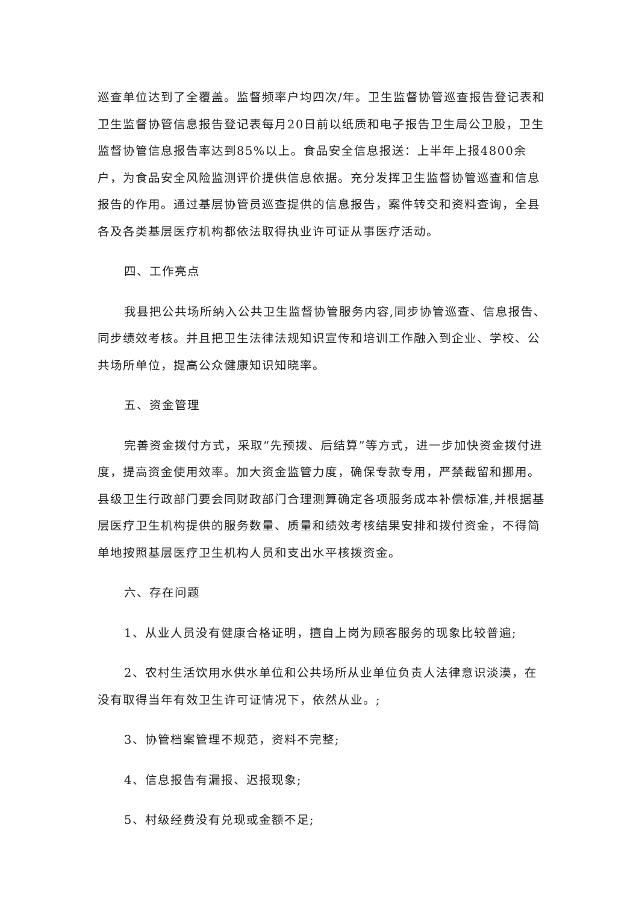巡查单位达到了全覆盖。监督频率户均四次/年。卫生监督协管巡查报告登记表和卫生监督协管信息报告登记表每月20日前以纸质和电子报告卫生局公卫股，卫生监督协管信息报告率达到85%以上。食品安全信息报送：上半年上报4800余户，为食品安全风险监测评价提供信息依据。充分发挥卫生监督协管巡查和信息报告的作用。通过基层协管员巡查提供的信息报告，案件转交和资料查询，全县各及各类基层医疗机构都依法取得执业许可证从事医疗活动。
四、工作亮点
我县把公共场所纳入公共卫生监督协管服务内容,同步协管巡查、信息报告、同步绩效考核。并且把卫生法律法规知识宣传和培训工作融入到企业、学校、公共场所单位，提高公众健康知识知晓率。
五、资金管理
完善资金拨付方式，采取“先预拨、后结算”等方式，进一步加快资金拨付进度，提高资金使用效率。加大资金监管力度，确保专款专用，严禁截留和挪用。县级卫生行政部门要会同财政部门合理测算确定各项服务成本补偿标准,并根据基层医疗卫生机构提供的服务数量、质量和绩效考核结果安排和拨付资金，不得简单地按照基层医疗卫生机构人员和支出水平核拨资金。
六、存在问题
1、从业人员没有健康合格证明，擅自上岗为顾客服务的现象比较普遍;
2、农村生活饮用水供水单位和公共场所从业单位负责人法律意识淡漠，在没有取得当年有效卫生许可证情况下，依然从业。;
3、协管档案管理不规范，资料不完整;
4、信息报告有漏报、迟报现象;
5、村级经费没有兑现或金额不足;